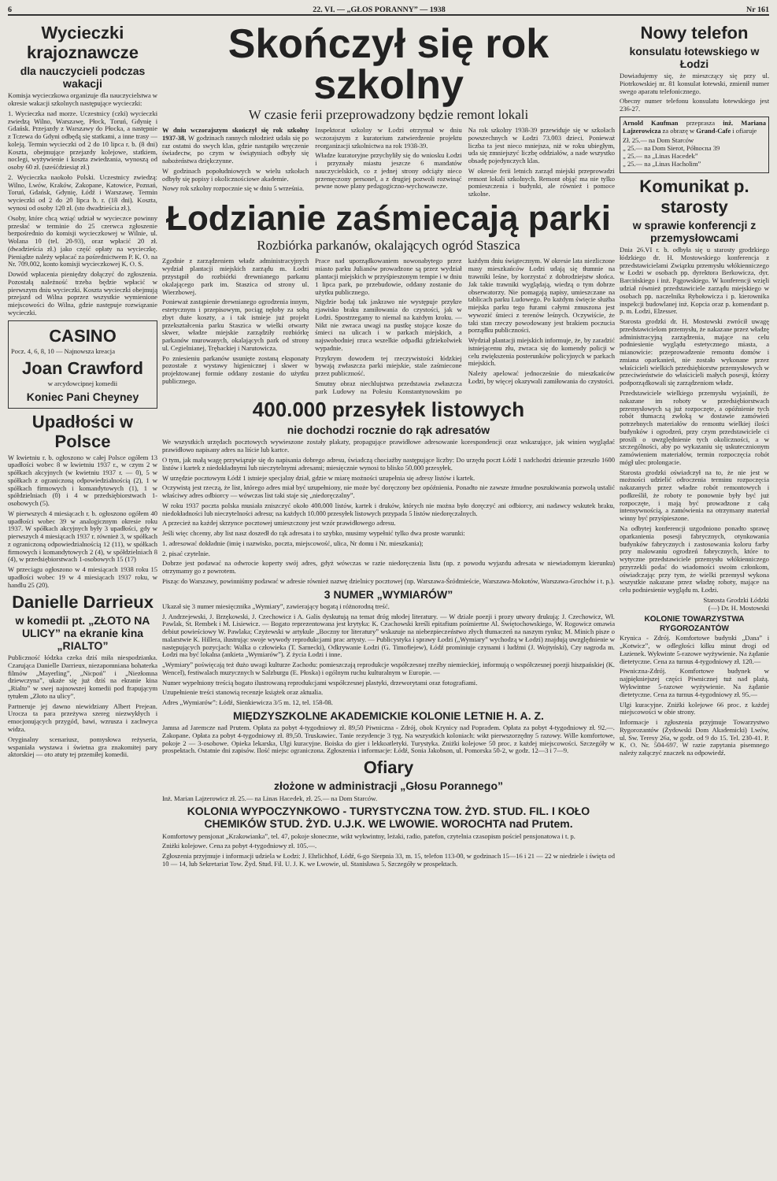6 22. VI. — „GŁOS PORANNY” — 1938 Nr 161
Wycieczki krajoznawcze
dla nauczycieli podczas wakacji
Komisja wycieczkowa organizuje dla nauczycielstwa w okresie wakacji szkolnych następujące wycieczki:
1. Wycieczka nad morze. Uczestnicy (czki) wycieczki zwiedzą Wilno, Warszawę, Płock, Toruń, Gdynię i Gdańsk. Przejazdy z Warszawy do Płocka, a następnie z Tczewa do Gdyni odbędą się statkami, a inne trasy — koleją. Termin wycieczki od 2 do 10 lipca r. b. (8 dni) Koszta, obejmujące przejazdy kolejowe, statkiem, noclegi, wyżywienie i koszta zwiedzania, wynoszą od osoby 60 zł. (sześćdziesiąt zł.)
2. Wycieczka naokoło Polski. Uczestnicy zwiedzą: Wilno, Lwów, Kraków, Zakopane, Katowice, Poznań, Toruń, Gdańsk, Gdynię, Łódź i Warszawę. Termin wycieczki od 2 do 20 lipca b. r. (18 dni). Koszta, wynosi od osoby 120 zł. (sto dwadzieścia zł.).
Osoby, które chcą wziąć udział w wycieczce powinny przesłać w terminie do 25 czerwca zgłoszenie bezpośrednio do komisji wycieczkowej w Wilnie, ul. Wolana 10 (tel. 20-93), oraz wpłacić 20 zł. (dwadzieścia zł.) jako część opłaty na wycieczkę. Pieniądze należy wpłacać za pośrednictwem P. K. O. na Nr. 709.002, konto komisji wycieczkowej K. O. S.
Dowód wpłacenia pieniędzy dołączyć do zgłoszenia. Pozostałą należność trzeba będzie wpłacić w pierwszym dniu wycieczki. Koszta wycieczki obejmują przejazd od Wilna poprzez wszystkie wymienione miejscowości do Wilna, gdzie następuje rozwiązanie wycieczki.
CASINO
Pocz. 4, 6, 8, 10 — Najnowsza kreacja
Joan Crawford
w arcydowcipnej komedii
Koniec Pani Cheyney
Upadłości w Polsce
W kwietniu r. b. ogłoszono w całej Polsce ogółem 13 upadłości wobec 8 w kwietniu 1937 r., w czym 2 w spółkach akcyjnych (w kwietniu 1937 r. — 0), 5 w spółkach z ograniczoną odpowiedzialnością (2), 1 w spółkach firmowych i komandytowych (1), 1 w spółdzielniach (0) i 4 w przedsiębiorstwach 1-osobowych (5).
W pierwszych 4 miesiącach r. b. ogłoszono ogółem 40 upadłości wobec 39 w analogicznym okresie roku 1937. W spółkach akcyjnych były 3 upadłości, gdy w pierwszych 4 miesiącach 1937 r. również 3, w spółkach z ograniczoną odpowiedzialnością 12 (11), w spółkach firmowych i komandytowych 2 (4), w spółdzielniach 8 (4), w przedsiębiorstwach 1-osobowych 15 (17)
W przeciągu ogłoszono w 4 miesiącach 1938 roku 15 upadłości wobec 19 w 4 miesiącach 1937 roku, w handlu 25 (20).
Danielle Darrieux
w komedii pt. „ZŁOTO NA ULICY” na ekranie kina „RIALTO”
Publiczność łódzka czeka dziś miła niespodzianka. Czarująca Danielle Darrieux, niezapomniana bohaterka filmów „Mayerling”, „Nicpoń” i „Niezłomna dziewczyna”, ukaże się już dziś na ekranie kina „Rialto” w swej najnowszej komedii pod frapującym tytułem „Złoto na ulicy”.
Partneruje jej dawno niewidziany Albert Prejean. Urocza ta para przeżywa szereg niezwykłych i emocjonujących przygód, bawi, wzrusza i zachwyca widza.
Oryginalny scenariusz, pomysłowa reżyseria, wspaniała wystawa i świetna gra znakomitej pary aktorskiej — oto atuty tej przemiłej komedii.
Skończył się rok szkolny
W czasie ferii przeprowadzony będzie remont lokali
W dniu wczorajszym skończył się rok szkolny 1937-38. W godzinach rannych młodzież udała się po raz ostatni do swych klas, gdzie nastąpiło wręczenie świadectw, po czym w świątyniach odbyły się nabożeństwa dziękczynne.
W godzinach popołudniowych w wielu szkołach odbyły się popisy i okolicznościowe akademie.
Nowy rok szkolny rozpocznie się w dniu 5 września.
Inspektorat szkolny w Łodzi otrzymał w dniu wczorajszym z kuratorium zatwierdzenie projektu reorganizacji szkolnictwa na rok 1938-39.
Władze kuratoryjne przychyliły się do wniosku Łodzi i przyznały miastu jeszcze 6 mandatów nauczycielskich, co z jednej strony odciąży nieco przemęczony personel, a z drugiej pozwoli rozwinąć pewne nowe plany pedagogiczno-wychowawcze.
Na rok szkolny 1938-39 przewiduje się w szkołach powszechnych w Łodzi 73.003 dzieci. Ponieważ liczba ta jest nieco mniejsza, niż w roku ubiegłym, uda się zmniejszyć liczbę oddziałów, a nade wszystko obsadę pojedynczych klas.
W okresie ferii letnich zarząd miejski przeprowadzi remont lokali szkolnych. Remont objąć ma nie tylko pomieszczenia i budynki, ale również i pomoce szkolne.
Łodzianie zaśmiecają parki
Rozbiórka parkanów, okalających ogród Staszica
Zgodnie z zarządzeniem władz administracyjnych wydział plantacji miejskich zarządu m. Łodzi przystąpił do rozbiórki drewnianego parkanu okalającego park im. Staszica od strony ul. Wierzbowej.
Ponieważ zastąpienie drewnianego ogrodzenia innym, estetycznym i przepisowym, pociąg nęłoby za sobą zbyt duże koszty, a i tak istnieje już projekt przekształcenia parku Staszica w wielki otwarty skwer, władze miejskie zarządziły rozbiórkę parkanów murowanych, okalających park od strony ul. Cegielnianej, Trębackiej i Narutowicza.
Po zniesieniu parkanów usunięte zostaną eksponaty pozostałe z wystawy higienicznej i skwer w projektowanej formie oddany zostanie do użytku publicznego.
Prace nad uporządkowaniem nowonabytego przez miasto parku Julianów prowadzone są przez wydział plantacji miejskich w przyśpieszonym tempie i w dniu 1 lipca park, po przebudowie, oddany zostanie do użytku publicznego.
Nigdzie bodaj tak jaskrawo nie występuje przykre zjawisko braku zamiłowania do czystości, jak w Łodzi. Spostrzegamy to niemal na każdym kroku. — Nikt nie zwraca uwagi na pustkę stojące kosze do śmieci na ulicach i w parkach miejskich, a najswobodniej rzuca wszelkie odpadki gdziekolwiek wypadnie.
Przykrym dowodem tej rzeczywistości łódzkiej bywają zwłaszcza parki miejskie, stale zaśmiecone przez publiczność.
Smutny obraz niechlujstwa przedstawia zwłaszcza park Ludowy na Polesiu Konstantynowskim po każdym dniu świątecznym. W okresie lata niezliczone masy mieszkańców Łodzi udają się tłumnie na trawniki leśne, by korzystać z dobrodziejstw słońca. Jak takie trawniki wyglądają, wiedzą o tym dobrze obserwatorzy. Nie pomagają napisy, umieszczane na tablicach parku Ludowego. Po każdym święcie służba miejska parku tego furami całymi zmuszona jest wywozić śmieci z terenów leśnych. Oczywiście, że taki stan rzeczy powodowany jest brakiem poczucia porządku publiczności.
Wydział plantacji miejskich informuje, że, by zaradzić istniejącemu złu, zwraca się do komendy policji w celu zwiększenia posterunków policyjnych w parkach miejskich.
Należy apelować jednocześnie do mieszkańców Łodzi, by więcej okazywali zamiłowania do czystości.
400.000 przesyłek listowych
nie dochodzi rocznie do rąk adresatów
We wszystkich urzędach pocztowych wywieszone zostały plakaty, propagujące prawidłowe adresowanie korespondencji oraz wskazujące, jak winien wyglądać prawidłowo napisany adres na liście lub kartce.
O tym, jak małą wagę przywiązuje się do napisania dobrego adresu, świadczą chociażby następujące liczby: Do urzędu poczt Łódź 1 nadchodzi dziennie przeszło 1600 listów i kartek z niedokładnymi lub nieczytelnymi adresami; miesięcznie wynosi to blisko 50.000 przesyłek.
W urzędzie pocztowym Łódź 1 istnieje specjalny dział, gdzie w miarę możności uzupełnia się adresy listów i kartek.
Oczywistą jest rzeczą, że list, którego adres miał być uzupełniony, nie może być doręczony bez opóźnienia. Ponadto nie zawsze żmudne poszukiwania pozwolą ustalić właściwy adres odbiorcy — wówczas list taki staje się „niedoręczalny”.
W roku 1937 poczta polska musiała zniszczyć około 400.000 listów, kartek i druków, których nie można było doręczyć ani odbiorcy, ani nadawcy wskutek braku, niedokładności lub nieczytelności adresu; na każdych 10.000 przesyłek listowych przypada 5 listów niedoręczalnych.
A przecież na każdej skrzynce pocztowej umieszczony jest wzór prawidłowego adresu.
Jeśli więc chcemy, aby list nasz doszedł do rąk adresata i to szybko, musimy wypełnić tylko dwa proste warunki:
1. adresować dokładnie (imię i nazwisko, poczta, miejscowość, ulica, Nr domu i Nr. mieszkania);
2. pisać czytelnie.
Dobrze jest podawać na odwrocie koperty swój adres, gdyż wówczas w razie niedoręczenia listu (np. z powodu wyjazdu adresata w niewiadomym kierunku) otrzymamy go z powrotem.
Pisząc do Warszawy, powinniśmy podawać w adresie również nazwę dzielnicy pocztowej (np. Warszawa-Śródmieście, Warszawa-Mokotów, Warszawa-Grochów i t. p.).
3 NUMER „WYMIARÓW”
Ukazał się 3 numer miesięcznika „Wymiary”, zawierający bogatą i różnorodną treść.
J. Andrzejewski, J. Brzękowski, J. Czechowicz i A. Galis dyskutują na temat dróg młodej literatury. — W dziale poezji i prozy utwory drukują: J. Czechowicz, Wł. Pawlak, St. Rembek i M. Lisiewicz. — Bogato reprezentowana jest krytyka: K. Czachowski kreśli epitafium pośmiertne Al. Świętochowskiego, W. Rogowicz omawia debiut powieściowy W. Pawlaka; Czyżewski w artykule „Boczny tor literatury” wskazuje na niebezpieczeństwo złych tłumaczeń na naszym rynku; M. Minich pisze o malarstwie K. Hillera, ilustrując swoje wywody reprodukcjami prac artysty. — Publicystyka i sprawy Łodzi („Wymiary” wychodzą w Łodzi) znajdują uwzględnienie w następujących pozycjach: Walka o człowieka (T. Sarnecki), Odkrywanie Łodzi (G. Timofiejew), Łódź prominiuje czynami i ludźmi (J. Wojtyński), Czy nagroda m. Łodzi ma być lokalna (ankieta „Wymiarów”). Z życia Łodzi i inne.
„Wymiary” poświęcają też dużo uwagi kulturze Zachodu: pomieszczają reprodukcje współczesnej rzeźby niemieckiej, informują o współczesnej poezji hiszpańskiej (K. Wencel), festiwalach muzycznych w Salzburgu (E. Płoska) i ogólnym ruchu kulturalnym w Europie. —
Numer wypełniony treścią bogato ilustrowaną reprodukcjami współczesnej plastyki, drzeworytami oraz fotografiami.
Uzupełnienie treści stanowią recenzje książek oraz aktualia.
Adres „Wymiarów”: Łódź, Sienkiewicza 3/5 m. 12, tel. 158-08.
MIĘDZYSZKOLNE AKADEMICKIE KOLONIE LETNIE H. A. Z.
Jamna ad Jaremcze nad Prutem. Opłata za pobyt 4-tygodniowy zł. 89,50 Piwniczna - Zdrój, obok Krynicy nad Popradem. Opłata za pobyt 4-tygodniowy zł. 92.—. Zakopane. Opłata za pobyt 4-tygodniowy zł. 89,50. Truskawiec. Tanie rezydencje 3 tyg. Na wszystkich koloniach: wikt pierwszorzędny 5 razowy. Wille komfortowe, pokoje 2 — 3-osobowe. Opieka lekarska, Ulgi kuracyjne. Boiska do gier i lekkoatletyki. Turystyka. Zniżki kolejowe 50 proc. z każdej miejscowości. Szczegóły w prospektach. Ostatnie dni zapisów. Ilość miejsc ograniczona. Zgłoszenia i informacje: Łódź, Sonia Jakobson, ul. Pomorska 50-2, w godz. 12—3 i 7—9.
Ofiary
złożone w administracji „Głosu Porannego”
Inż. Marian Lajzerowicz zł. 25.— na Linas Hacedek, zł. 25.— na Dom Starców.
KOLONIA WYPOCZYNKOWO - TURYSTYCZNA TOW. ŻYD. STUD. FIL. I KOŁO CHEMIKÓW STUD. ŻYD. U.J.K. WE LWOWIE. WOROCHTA nad Prutem.
Komfortowy pensjonat „Krakowianka”, tel. 47, pokoje słoneczne, wikt wykwintny, leżaki, radio, patefon, czytelnia czasopism pościel pensjonatowa i t. p.
Zniżki kolejowe. Cena za pobyt 4-tygodniowy zł. 105.—.
Zgłoszenia przyjmuje i informacji udziela w Łodzi: J. Ehrlichhof, Łódź, 6-go Sierpnia 33, m. 15, telefon 113-00, w godzinach 15—16 i 21 — 22 w niedziele i święta od 10 — 14, lub Sekretariat Tow. Żyd. Stud. Fil. U. J. K. we Lwowie, ul. Stanisława 5. Szczegóły w prospektach.
Nowy telefon
konsulatu łotewskiego w Łodzi
Dowiadujemy się, że mieszczący się przy ul. Piotrkowskiej nr. 81 konsulat łotewski, zmienił numer swego aparatu telefonicznego.
Obecny numer telefonu konsulatu łotewskiego jest 236-27.
Arnold Kaufman przeprasza inż. Mariana Lajzerowicza za obrazę w Grand-Cafe i ofiaruje
Zł. 25.— na Dom Starców
„ 25.— na Dom Sierot, Północna 39
„ 25.— na „Linas Hacedek”
„ 25.— na „Linas Hacholim”
Komunikat p. starosty
w sprawie konferencji z przemysłowcami
Dnia 26.VI r. b. odbyła się u starosty grodzkiego łódzkiego dr. H. Mostowskiego konferencja z przedstawicielami Związku przemysłu włókienniczego w Łodzi w osobach pp. dyrektora Berkowicza, dyr. Barcińskiego i inż. Pągowskiego. W konferencji wzięli udział również przedstawiciele zarządu miejskiego w osobach pp. naczelnika Rybołowicza i p. kierownika inspekcji budowlanej inż. Kopcia oraz p. komendant p. p. m. Łodzi, Elzesser.
Starosta grodzki dr. H. Mostowski zwrócił uwagę przedstawicielom przemysłu, że nakazane przez władzę administracyjną zarządzenia, mające na celu podniesienie wyglądu estetycznego miasta, a mianowicie: przeprowadzenie remontu domów i zmiana oparkanień, nie zostało wykonane przez właścicieli wielkich przedsiębiorstw przemysłowych w przeciwieństwie do właścicieli małych posesji, którzy podporządkowali się zarządzeniom władz.
Przedstawiciele wielkiego przemysłu wyjaśnili, że nakazane im roboty w przedsiębiorstwach przemysłowych są już rozpoczęte, a opóźnienie tych robót tłumaczą zwłoką w dostawie zamówień potrzebnych materiałów do remontu wielkiej ilości budynków i ogrodzeń, przy czym przedstawiciele ci prosili o uwzględnienie tych okoliczności, a w szczególności, aby po wykazaniu się uskutecznionym zamówieniem materiałów, termin rozpoczęcia robót mógł ulec prolongacie.
Starosta grodzki oświadczył na to, że nie jest w możności udzielić odroczenia terminu rozpoczęcia nakazanych przez władze robót remontowych i podkreślił, że roboty te ponownie były być już rozpoczęte, i mają być prowadzone z całą intensywnością, a zamówienia na otrzymany materiał winny być przyśpieszone.
Na odbytej konferencji uzgodniono ponadto sprawę oparkanienia posesji fabrycznych, otynkowania budynków fabrycznych i zastosowania koloru farby przy malowaniu ogrodzeń fabrycznych, które to wytyczne przedstawiciele przemysłu włókienniczego przyrzekli podać do wiadomości swoim członkom, oświadczając przy tym, że wielki przemysł wykona wszystkie nakazane przez władzę roboty, mające na celu podniesienie wyglądu m. Łodzi.
Starosta Grodzki Łódzki
(—) Dr. H. Mostowski
KOLONIE TOWARZYSTWA RYGOROZANTÓW
Krynica - Zdrój. Komfortowe budynki „Dana” i „Kotwicz”, w odległości kilku minut drogi od Łazienek. Wykwinte 5-razowe wyżywienie. Na żądanie dietetyczne. Cena za turnus 4-tygodniowy zł. 120.—
Piwniczna-Zdrój. Komfortowe budynek w najpiękniejszej części Piwnicznej tuż nad plażą. Wykwintne 5-razowe wyżywienie. Na żądanie dietetyczne. Cena za turnus 4-tygodniowy zł. 95.—
Ulgi kuracyjne. Zniżki kolejowe 66 proc. z każdej miejscowości w obie strony.
Informacje i zgłoszenia przyjmuje Towarzystwo Rygorozantów (Żydowski Dom Akademicki) Lwów, ul. Sw. Teresy 26a, w godz. od 9 do 15. Tel. 230-41. P. K. O. Nr. 504-697. W razie zapytania pisemnego należy załączyć znaczek na odpowiedź.